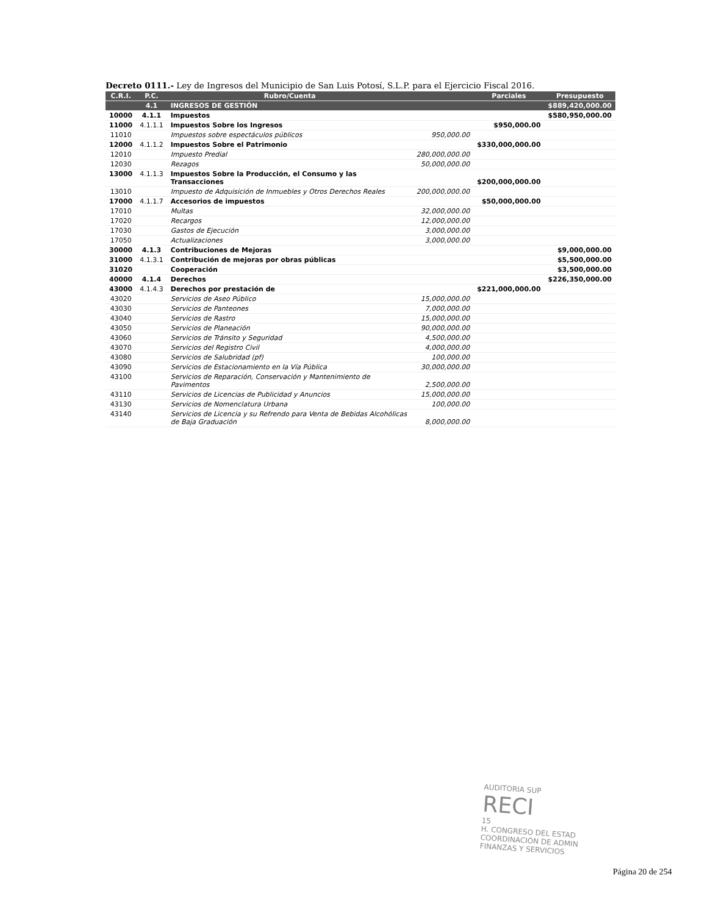Decreto 0111.- Ley de Ingresos del Municipio de San Luis Potosí, S.L.P. para el Ejercicio Fiscal 2016.
| C.R.I. | P.C. | Rubro/Cuenta | | Parciales | Presupuesto |
| --- | --- | --- | --- | --- | --- |
| | 4.1 | INGRESOS DE GESTIÓN | | | $889,420,000.00 |
| 10000 | 4.1.1 | Impuestos | | | $580,950,000.00 |
| 11000 | 4.1.1.1 | Impuestos Sobre los Ingresos | | $950,000.00 | |
| 11010 | | Impuestos sobre espectáculos públicos | 950,000.00 | | |
| 12000 | 4.1.1.2 | Impuestos Sobre el Patrimonio | | $330,000,000.00 | |
| 12010 | | Impuesto Predial | 280,000,000.00 | | |
| 12030 | | Rezagos | 50,000,000.00 | | |
| 13000 | 4.1.1.3 | Impuestos Sobre la Producción, el Consumo y las Transacciones | | $200,000,000.00 | |
| 13010 | | Impuesto de Adquisición de Inmuebles y Otros Derechos Reales | 200,000,000.00 | | |
| 17000 | 4.1.1.7 | Accesorios de impuestos | | $50,000,000.00 | |
| 17010 | | Multas | 32,000,000.00 | | |
| 17020 | | Recargos | 12,000,000.00 | | |
| 17030 | | Gastos de Ejecución | 3,000,000.00 | | |
| 17050 | | Actualizaciones | 3,000,000.00 | | |
| 30000 | 4.1.3 | Contribuciones de Mejoras | | | $9,000,000.00 |
| 31000 | 4.1.3.1 | Contribución de mejoras por obras públicas | | | $5,500,000.00 |
| 31020 | | Cooperación | | | $3,500,000.00 |
| 40000 | 4.1.4 | Derechos | | | $226,350,000.00 |
| 43000 | 4.1.4.3 | Derechos por prestación de | | $221,000,000.00 | |
| 43020 | | Servicios de Aseo Público | 15,000,000.00 | | |
| 43030 | | Servicios de Panteones | 7,000,000.00 | | |
| 43040 | | Servicios de Rastro | 15,000,000.00 | | |
| 43050 | | Servicios de Planeación | 90,000,000.00 | | |
| 43060 | | Servicios de Tránsito y Seguridad | 4,500,000.00 | | |
| 43070 | | Servicios del Registro Civil | 4,000,000.00 | | |
| 43080 | | Servicios de Salubridad (pf) | 100,000.00 | | |
| 43090 | | Servicios de Estacionamiento en la Vía Pública | 30,000,000.00 | | |
| 43100 | | Servicios de Reparación, Conservación y Mantenimiento de Pavimentos | 2,500,000.00 | | |
| 43110 | | Servicios de Licencias de Publicidad y Anuncios | 15,000,000.00 | | |
| 43130 | | Servicios de Nomenclatura Urbana | 100,000.00 | | |
| 43140 | | Servicios de Licencia y su Refrendo para Venta de Bebidas Alcohólicas de Baja Graduación | 8,000,000.00 | | |
AUDITORIA SUP
RECI
15
H. CONGRESO DEL ESTAD
COORDINACIÓN DE ADMIN
FINANZAS Y SERVICIOS
Página 20 de 254